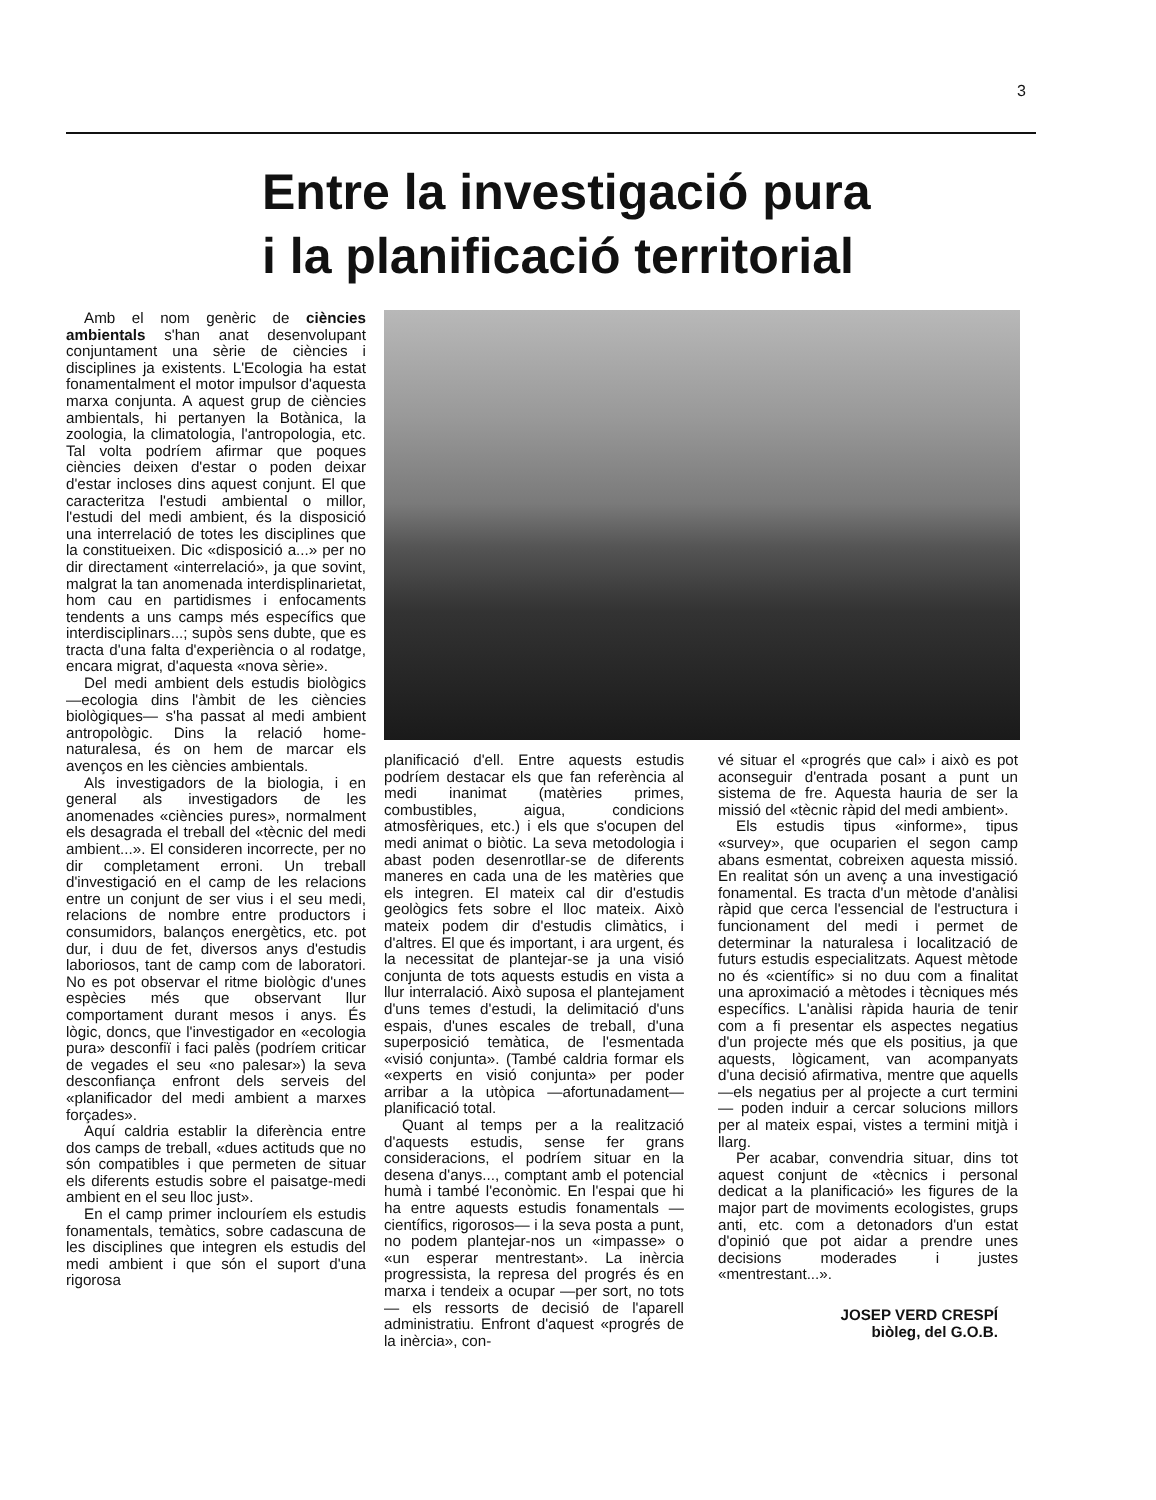3
Entre la investigació pura
i la planificació territorial
Amb el nom genèric de ciències ambientals s'han anat desenvolupant conjuntament una sèrie de ciències i disciplines ja existents. L'Ecologia ha estat fonamentalment el motor impulsor d'aquesta marxa conjunta. A aquest grup de ciències ambientals, hi pertanyen la Botànica, la zoologia, la climatologia, l'antropologia, etc. Tal volta podríem afirmar que poques ciències deixen d'estar o poden deixar d'estar incloses dins aquest conjunt. El que caracteritza l'estudi ambiental o millor, l'estudi del medi ambient, és la disposició una interrelació de totes les disciplines que la constitueixen. Dic «disposició a...» per no dir directament «interrelació», ja que sovint, malgrat la tan anomenada interdisplinarietat, hom cau en partidismes i enfocaments tendents a uns camps més específics que interdisciplinars...; supòs sens dubte, que es tracta d'una falta d'experiència o al rodatge, encara migrat, d'aquesta «nova sèrie».
Del medi ambient dels estudis biològics —ecologia dins l'àmbit de les ciències biològiques— s'ha passat al medi ambient antropològic. Dins la relació home-naturalesa, és on hem de marcar els avenços en les ciències ambientals.
Als investigadors de la biologia, i en general als investigadors de les anomenades «ciències pures», normalment els desagrada el treball del «tècnic del medi ambient...». El consideren incorrecte, per no dir completament erroni. Un treball d'investigació en el camp de les relacions entre un conjunt de ser vius i el seu medi, relacions de nombre entre productors i consumidors, balanços energètics, etc. pot dur, i duu de fet, diversos anys d'estudis laboriosos, tant de camp com de laboratori. No es pot observar el ritme biològic d'unes espècies més que observant llur comportament durant mesos i anys. És lògic, doncs, que l'investigador en «ecologia pura» desconfiï i faci palès (podríem criticar de vegades el seu «no palesar») la seva desconfiança enfront dels serveis del «planificador del medi ambient a marxes forçades».
Aquí caldria establir la diferència entre dos camps de treball, «dues actituds que no són compatibles i que permeten de situar els diferents estudis sobre el paisatge-medi ambient en el seu lloc just».
En el camp primer inclouríem els estudis fonamentals, temàtics, sobre cadascuna de les disciplines que integren els estudis del medi ambient i que són el suport d'una rigorosa
planificació d'ell. Entre aquests estudis podríem destacar els que fan referència al medi inanimat (matèries primes, combustibles, aigua, condicions atmosfèriques, etc.) i els que s'ocupen del medi animat o biòtic. La seva metodologia i abast poden desenrotllar-se de diferents maneres en cada una de les matèries que els integren. El mateix cal dir d'estudis geològics fets sobre el lloc mateix. Això mateix podem dir d'estudis climàtics, i d'altres. El que és important, i ara urgent, és la necessitat de plantejar-se ja una visió conjunta de tots aquests estudis en vista a llur interralació. Això suposa el plantejament d'uns temes d'estudi, la delimitació d'uns espais, d'unes escales de treball, d'una superposició temàtica, de l'esmentada «visió conjunta». (També caldria formar els «experts en visió conjunta» per poder arribar a la utòpica —afortunadament— planificació total.
Quant al temps per a la realització d'aquests estudis, sense fer grans consideracions, el podríem situar en la desena d'anys..., comptant amb el potencial humà i també l'econòmic. En l'espai que hi ha entre aquests estudis fonamentals —científics, rigorosos— i la seva posta a punt, no podem plantejar-nos un «impasse» o «un esperar mentrestant». La inèrcia progressista, la represa del progrés és en marxa i tendeix a ocupar —per sort, no tots— els ressorts de decisió de l'aparell administratiu. Enfront d'aquest «progrés de la inèrcia», con-
vé situar el «progrés que cal» i això es pot aconseguir d'entrada posant a punt un sistema de fre. Aquesta hauria de ser la missió del «tècnic ràpid del medi ambient».
Els estudis tipus «informe», tipus «survey», que ocuparien el segon camp abans esmentat, cobreixen aquesta missió. En realitat són un avenç a una investigació fonamental. Es tracta d'un mètode d'anàlisi ràpid que cerca l'essencial de l'estructura i funcionament del medi i permet de determinar la naturalesa i localització de futurs estudis especialitzats. Aquest mètode no és «científic» si no duu com a finalitat una aproximació a mètodes i tècniques més específics. L'anàlisi ràpida hauria de tenir com a fi presentar els aspectes negatius d'un projecte més que els positius, ja que aquests, lògicament, van acompanyats d'una decisió afirmativa, mentre que aquells —els negatius per al projecte a curt termini— poden induir a cercar solucions millors per al mateix espai, vistes a termini mitjà i llarg.
Per acabar, convendria situar, dins tot aquest conjunt de «tècnics i personal dedicat a la planificació» les figures de la major part de moviments ecologistes, grups anti, etc. com a detonadors d'un estat d'opinió que pot aidar a prendre unes decisions moderades i justes «mentrestant...».
JOSEP VERD CRESPÍ
biòleg, del G.O.B.